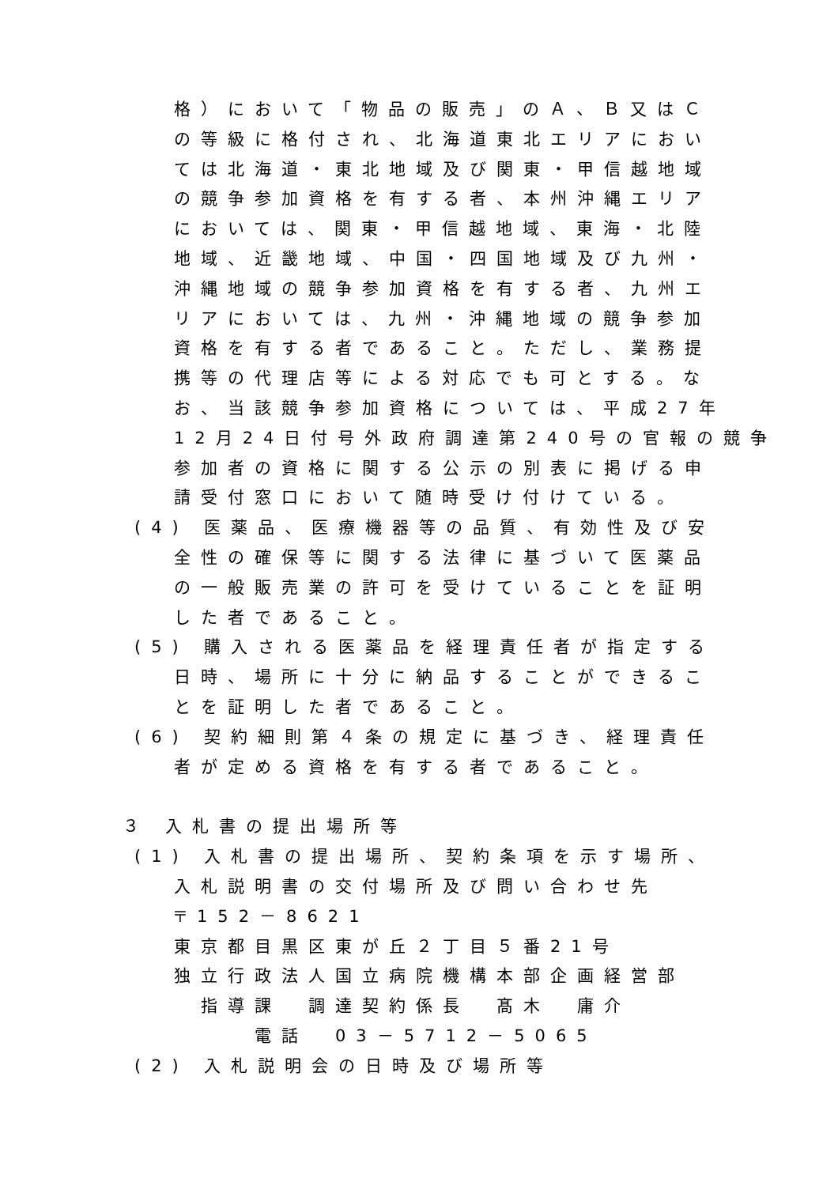格）において「物品の販売」のＡ、Ｂ又はＣ
の等級に格付され、北海道東北エリアにおい
ては北海道・東北地域及び関東・甲信越地域
の競争参加資格を有する者、本州沖縄エリア
においては、関東・甲信越地域、東海・北陸
地域、近畿地域、中国・四国地域及び九州・
沖縄地域の競争参加資格を有する者、九州エ
リアにおいては、九州・沖縄地域の競争参加
資格を有する者であること。ただし、業務提
携等の代理店等による対応でも可とする。な
お、当該競争参加資格については、平成27年
12月24日付号外政府調達第240号の官報の競争
参加者の資格に関する公示の別表に掲げる申
請受付窓口において随時受け付けている。
(4) 医薬品、医療機器等の品質、有効性及び安
全性の確保等に関する法律に基づいて医薬品
の一般販売業の許可を受けていることを証明
した者であること。
(5) 購入される医薬品を経理責任者が指定する
日時、場所に十分に納品することができるこ
とを証明した者であること。
(6) 契約細則第４条の規定に基づき、経理責任
者が定める資格を有する者であること。
３ 入札書の提出場所等
(1) 入札書の提出場所、契約条項を示す場所、
入札説明書の交付場所及び問い合わせ先
〒152－8621
東京都目黒区東が丘２丁目５番21号
独立行政法人国立病院機構本部企画経営部
　指導課　調達契約係長　髙木　庸介
　　　電話　03－5712－5065
(2) 入札説明会の日時及び場所等